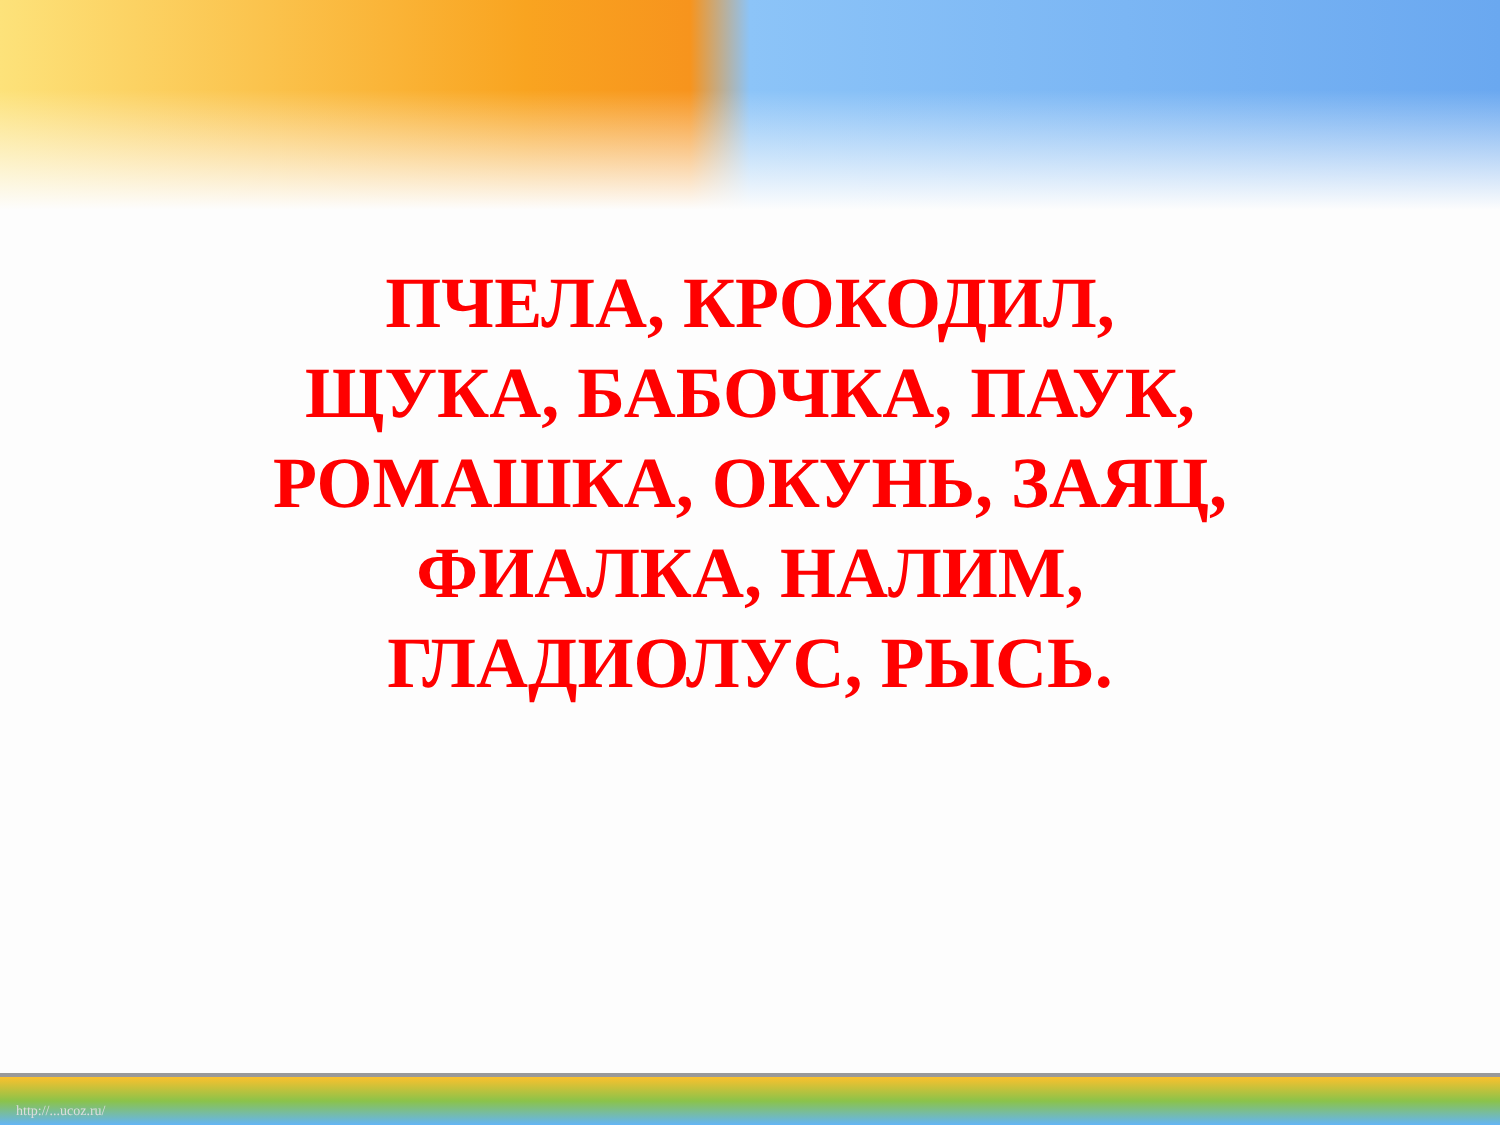ПЧЕЛА, КРОКОДИЛ,
ЩУКА, БАБОЧКА, ПАУК,
РОМАШКА, ОКУНЬ, ЗАЯЦ,
ФИАЛКА, НАЛИМ,
ГЛАДИОЛУС, РЫСЬ.
http://...ucoz.ru/